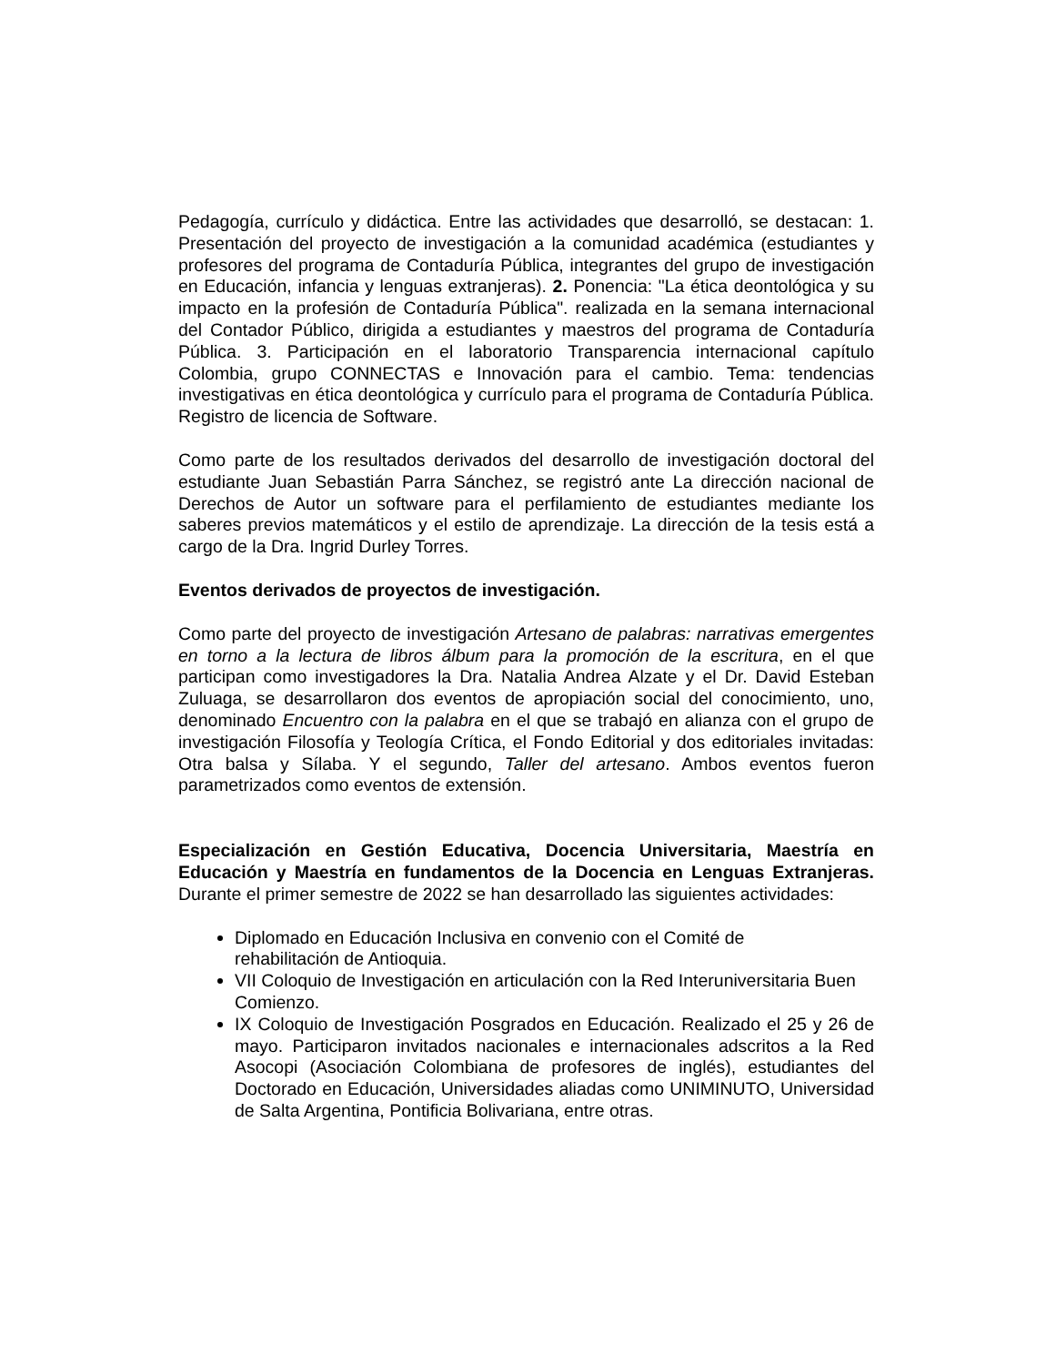Pedagogía, currículo y didáctica. Entre las actividades que desarrolló, se destacan: 1. Presentación del proyecto de investigación a la comunidad académica (estudiantes y profesores del programa de Contaduría Pública, integrantes del grupo de investigación en Educación, infancia y lenguas extranjeras). 2. Ponencia: "La ética deontológica y su impacto en la profesión de Contaduría Pública". realizada en la semana internacional del Contador Público, dirigida a estudiantes y maestros del programa de Contaduría Pública. 3. Participación en el laboratorio Transparencia internacional capítulo Colombia, grupo CONNECTAS e Innovación para el cambio. Tema: tendencias investigativas en ética deontológica y currículo para el programa de Contaduría Pública. Registro de licencia de Software.
Como parte de los resultados derivados del desarrollo de investigación doctoral del estudiante Juan Sebastián Parra Sánchez, se registró ante La dirección nacional de Derechos de Autor un software para el perfilamiento de estudiantes mediante los saberes previos matemáticos y el estilo de aprendizaje. La dirección de la tesis está a cargo de la Dra. Ingrid Durley Torres.
Eventos derivados de proyectos de investigación.
Como parte del proyecto de investigación Artesano de palabras: narrativas emergentes en torno a la lectura de libros álbum para la promoción de la escritura, en el que participan como investigadores la Dra. Natalia Andrea Alzate y el Dr. David Esteban Zuluaga, se desarrollaron dos eventos de apropiación social del conocimiento, uno, denominado Encuentro con la palabra en el que se trabajó en alianza con el grupo de investigación Filosofía y Teología Crítica, el Fondo Editorial y dos editoriales invitadas: Otra balsa y Sílaba. Y el segundo, Taller del artesano. Ambos eventos fueron parametrizados como eventos de extensión.
Especialización en Gestión Educativa, Docencia Universitaria, Maestría en Educación y Maestría en fundamentos de la Docencia en Lenguas Extranjeras. Durante el primer semestre de 2022 se han desarrollado las siguientes actividades:
Diplomado en Educación Inclusiva en convenio con el Comité de
rehabilitación de Antioquia.
VII Coloquio de Investigación en articulación con la Red Interuniversitaria Buen Comienzo.
IX Coloquio de Investigación Posgrados en Educación. Realizado el 25 y 26 de mayo. Participaron invitados nacionales e internacionales adscritos a la Red Asocopi (Asociación Colombiana de profesores de inglés), estudiantes del Doctorado en Educación, Universidades aliadas como UNIMINUTO, Universidad de Salta Argentina, Pontificia Bolivariana, entre otras.